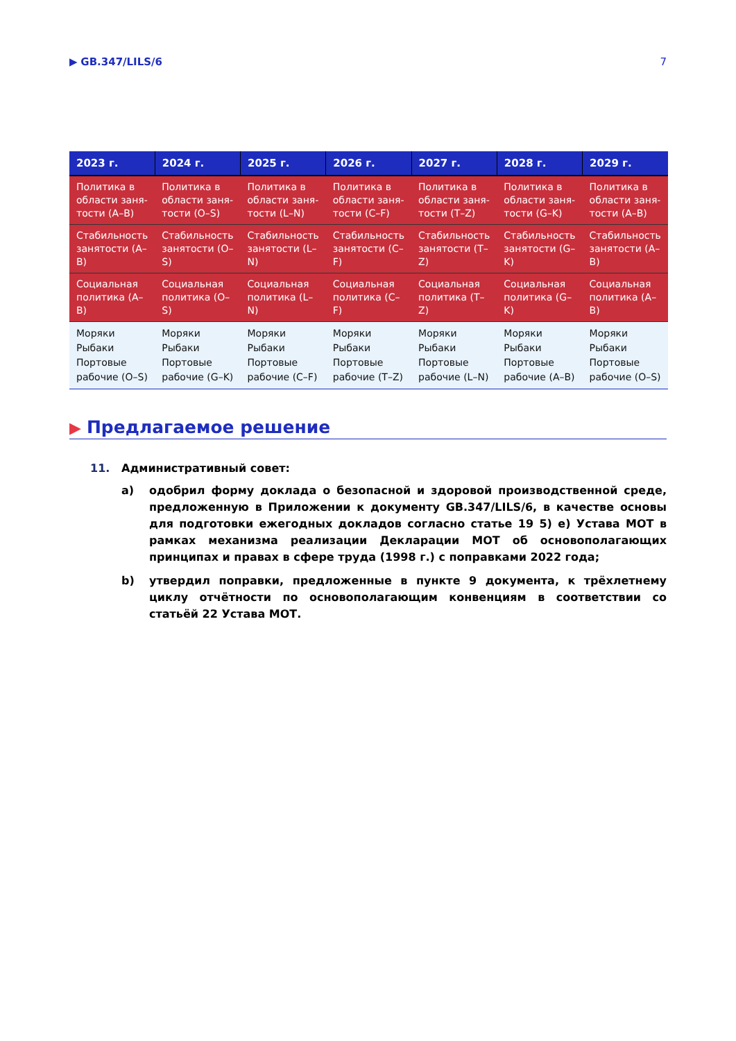▶ GB.347/LILS/6 7
| 2023 г. | 2024 г. | 2025 г. | 2026 г. | 2027 г. | 2028 г. | 2029 г. |
| --- | --- | --- | --- | --- | --- | --- |
| Политика в области заня-тости (A–B) | Политика в области заня-тости (O–S) | Политика в области заня-тости (L–N) | Политика в области заня-тости (C–F) | Политика в области заня-тости (T–Z) | Политика в области заня-тости (G–K) | Политика в области заня-тости (A–B) |
| Стабильность занятости (A–B) | Стабильность занятости (O–S) | Стабильность занятости (L–N) | Стабильность занятости (C–F) | Стабильность занятости (T–Z) | Стабильность занятости (G–K) | Стабильность занятости (A–B) |
| Социальная политика (A–B) | Социальная политика (O–S) | Социальная политика (L–N) | Социальная политика (C–F) | Социальная политика (T–Z) | Социальная политика (G–K) | Социальная политика (A–B) |
| Моряки Рыбаки Портовые рабочие (O–S) | Моряки Рыбаки Портовые рабочие (G–K) | Моряки Рыбаки Портовые рабочие (C–F) | Моряки Рыбаки Портовые рабочие (T–Z) | Моряки Рыбаки Портовые рабочие (L–N) | Моряки Рыбаки Портовые рабочие (A–B) | Моряки Рыбаки Портовые рабочие (O–S) |
▶ Предлагаемое решение
11. Административный совет:
a) одобрил форму доклада о безопасной и здоровой производственной среде, предложенную в Приложении к документу GB.347/LILS/6, в качестве основы для подготовки ежегодных докладов согласно статье 19 5) e) Устава МОТ в рамках механизма реализации Декларации МОТ об основополагающих принципах и правах в сфере труда (1998 г.) с поправками 2022 года;
b) утвердил поправки, предложенные в пункте 9 документа, к трёхлетнему циклу отчётности по основополагающим конвенциям в соответствии со статьёй 22 Устава МОТ.